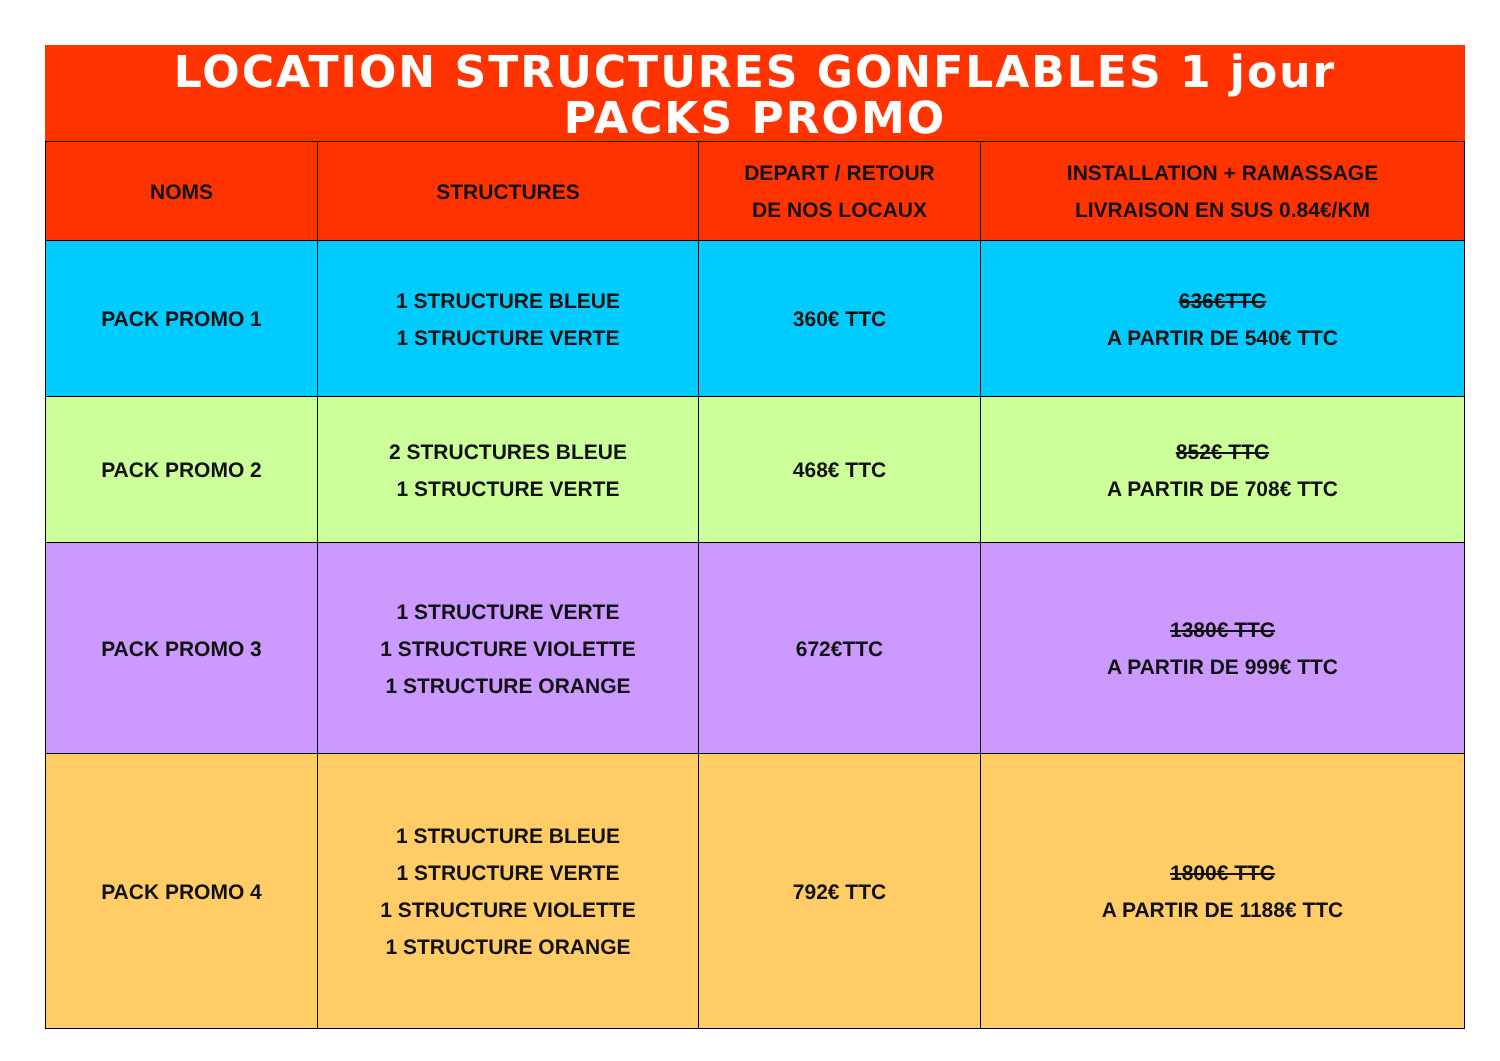LOCATION STRUCTURES GONFLABLES 1 jour
PACKS PROMO
| NOMS | STRUCTURES | DEPART / RETOUR DE NOS LOCAUX | INSTALLATION + RAMASSAGE LIVRAISON EN SUS 0.84€/KM |
| --- | --- | --- | --- |
| PACK PROMO 1 | 1 STRUCTURE BLEUE 1 STRUCTURE VERTE | 360€ TTC | 636€TTC A PARTIR DE 540€ TTC |
| PACK PROMO 2 | 2 STRUCTURES BLEUE 1 STRUCTURE VERTE | 468€ TTC | 852€ TTC A PARTIR DE 708€ TTC |
| PACK PROMO 3 | 1 STRUCTURE VERTE 1 STRUCTURE VIOLETTE 1 STRUCTURE ORANGE | 672€TTC | 1380€ TTC A PARTIR DE 999€ TTC |
| PACK PROMO 4 | 1 STRUCTURE BLEUE 1 STRUCTURE VERTE 1 STRUCTURE VIOLETTE 1 STRUCTURE ORANGE | 792€ TTC | 1800€ TTC A PARTIR DE 1188€ TTC |